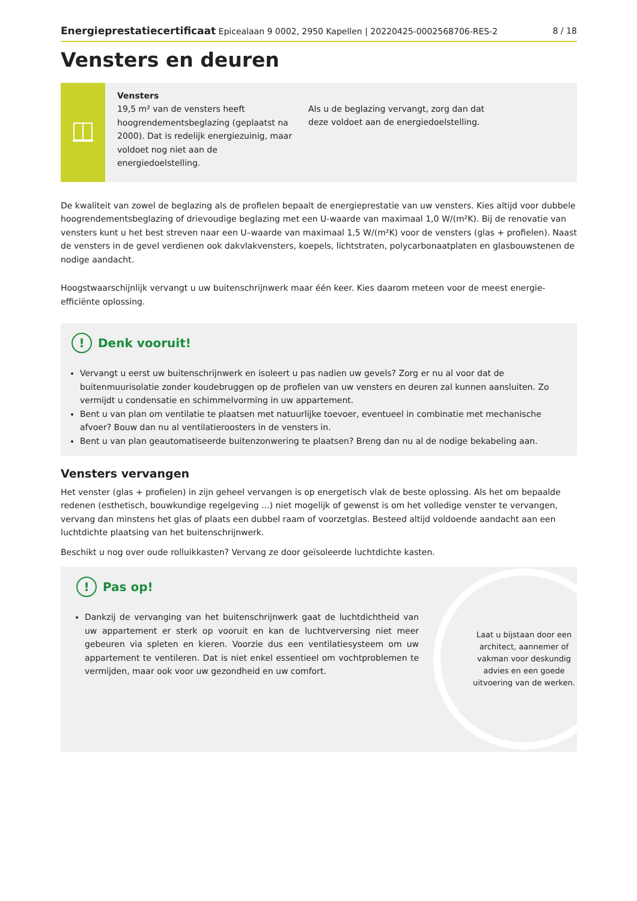Energieprestatiecertificaat Epicealaan 9 0002, 2950 Kapellen | 20220425-0002568706-RES-2 8 / 18
Vensters en deuren
Vensters
19,5 m² van de vensters heeft hoogrendementsbeglazing (geplaatst na 2000). Dat is redelijk energiezuinig, maar voldoet nog niet aan de energiedoelstelling.
Als u de beglazing vervangt, zorg dan dat deze voldoet aan de energiedoelstelling.
De kwaliteit van zowel de beglazing als de profielen bepaalt de energieprestatie van uw vensters. Kies altijd voor dubbele hoogrendementsbeglazing of drievoudige beglazing met een U-waarde van maximaal 1,0 W/(m²K). Bij de renovatie van vensters kunt u het best streven naar een U–waarde van maximaal 1,5 W/(m²K) voor de vensters (glas + profielen). Naast de vensters in de gevel verdienen ook dakvlakvensters, koepels, lichtstraten, polycarbonaatplaten en glasbouwstenen de nodige aandacht.
Hoogstwaarschijnlijk vervangt u uw buitenschrijnwerk maar één keer. Kies daarom meteen voor de meest energie-efficiënte oplossing.
! Denk vooruit!
Vervangt u eerst uw buitenschrijnwerk en isoleert u pas nadien uw gevels? Zorg er nu al voor dat de buitenmuurisolatie zonder koudebruggen op de profielen van uw vensters en deuren zal kunnen aansluiten. Zo vermijdt u condensatie en schimmelvorming in uw appartement.
Bent u van plan om ventilatie te plaatsen met natuurlijke toevoer, eventueel in combinatie met mechanische afvoer? Bouw dan nu al ventilatieroosters in de vensters in.
Bent u van plan geautomatiseerde buitenzonwering te plaatsen? Breng dan nu al de nodige bekabeling aan.
Vensters vervangen
Het venster (glas + profielen) in zijn geheel vervangen is op energetisch vlak de beste oplossing. Als het om bepaalde redenen (esthetisch, bouwkundige regelgeving ...) niet mogelijk of gewenst is om het volledige venster te vervangen, vervang dan minstens het glas of plaats een dubbel raam of voorzetglas. Besteed altijd voldoende aandacht aan een luchtdichte plaatsing van het buitenschrijnwerk.
Beschikt u nog over oude rolluikkasten? Vervang ze door geïsoleerde luchtdichte kasten.
! Pas op!
Dankzij de vervanging van het buitenschrijnwerk gaat de luchtdichtheid van uw appartement er sterk op vooruit en kan de luchtverversing niet meer gebeuren via spleten en kieren. Voorzie dus een ventilatiesysteem om uw appartement te ventileren. Dat is niet enkel essentieel om vochtproblemen te vermijden, maar ook voor uw gezondheid en uw comfort.
Laat u bijstaan door een architect, aannemer of vakman voor deskundig advies en een goede uitvoering van de werken.